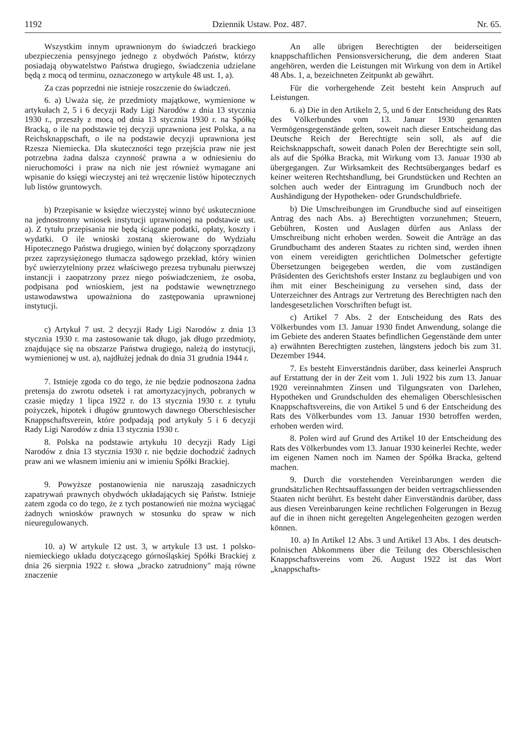1192 Dziennik Ustaw. Poz. 487. Nr. 65.
Wszystkim innym uprawnionym do świadczeń brackiego ubezpieczenia pensyjnego jednego z obydwóch Państw, którzy posiadają obywatelstwo Państwa drugiego, świadczenia udzielane będą z mocą od terminu, oznaczonego w artykule 48 ust. 1, a).
Za czas poprzedni nie istnieje roszczenie do świadczeń.
6. a) Uważa się, że przedmioty majątkowe, wymienione w artykułach 2, 5 i 6 decyzji Rady Ligi Narodów z dnia 13 stycznia 1930 r., przeszły z mocą od dnia 13 stycznia 1930 r. na Spółkę Bracką, o ile na podstawie tej decyzji uprawniona jest Polska, a na Reichsknappschaft, o ile na podstawie decyzji uprawniona jest Rzesza Niemiecka. Dla skuteczności tego przejścia praw nie jest potrzebna żadna dalsza czynność prawna a w odniesieniu do nieruchomości i praw na nich nie jest również wymagane ani wpisanie do księgi wieczystej ani też wręczenie listów hipotecznych lub listów gruntowych.
b) Przepisanie w księdze wieczystej winno być uskutecznione na jednostronny wniosek instytucji uprawnionej na podstawie ust. a). Z tytułu przepisania nie będą ściągane podatki, opłaty, koszty i wydatki. O ile wnioski zostaną skierowane do Wydziału Hipotecznego Państwa drugiego, winien być dołączony sporządzony przez zaprzysiężonego tłumacza sądowego przekład, który winien być uwierzytelniony przez właściwego prezesa trybunału pierwszej instancji i zaopatrzony przez niego poświadczeniem, że osoba, podpisana pod wnioskiem, jest na podstawie wewnętrznego ustawodawstwa upoważniona do zastępowania uprawnionej instytucji.
c) Artykuł 7 ust. 2 decyzji Rady Ligi Narodów z dnia 13 stycznia 1930 r. ma zastosowanie tak długo, jak długo przedmioty, znajdujące się na obszarze Państwa drugiego, należą do instytucji, wymienionej w ust. a), najdłużej jednak do dnia 31 grudnia 1944 r.
7. Istnieje zgoda co do tego, że nie będzie podnoszona żadna pretensja do zwrotu odsetek i rat amortyzacyjnych, pobranych w czasie między 1 lipca 1922 r. do 13 stycznia 1930 r. z tytułu pożyczek, hipotek i długów gruntowych dawnego Oberschlesischer Knappschaftsverein, które podpadają pod artykuły 5 i 6 decyzji Rady Ligi Narodów z dnia 13 stycznia 1930 r.
8. Polska na podstawie artykułu 10 decyzji Rady Ligi Narodów z dnia 13 stycznia 1930 r. nie będzie dochodzić żadnych praw ani we własnem imieniu ani w imieniu Spółki Brackiej.
9. Powyższe postanowienia nie naruszają zasadniczych zapatrywań prawnych obydwóch układających się Państw. Istnieje zatem zgoda co do tego, że z tych postanowień nie można wyciągać żadnych wniosków prawnych w stosunku do spraw w nich nieuregulowanych.
10. a) W artykule 12 ust. 3, w artykule 13 ust. 1 polsko-niemieckiego układu dotyczącego górnośląskiej Spółki Brackiej z dnia 26 sierpnia 1922 r. słowa „bracko zatrudniony" mają równe znaczenie
An alle übrigen Berechtigten der beiderseitigen knappschaftlichen Pensionsversicherung, die dem anderen Staat angehören, werden die Leistungen mit Wirkung von dem in Artikel 48 Abs. 1, a, bezeichneten Zeitpunkt ab gewährt.
Für die vorhergehende Zeit besteht kein Anspruch auf Leistungen.
6. a) Die in den Artikeln 2, 5, und 6 der Entscheidung des Rats des Völkerbundes vom 13. Januar 1930 genannten Vermögensgegenstände gelten, soweit nach dieser Entscheidung das Deutsche Reich der Berechtigte sein soll, als auf die Reichsknappschaft, soweit danach Polen der Berechtigte sein soll, als auf die Spółka Bracka, mit Wirkung vom 13. Januar 1930 ab übergegangen. Zur Wirksamkeit des Rechtsüberganges bedarf es keiner weiteren Rechtshandlung, bei Grundstücken und Rechten an solchen auch weder der Eintragung im Grundbuch noch der Aushändigung der Hypotheken- oder Grundschuldbriefe.
b) Die Umschreibungen im Grundbuche sind auf einseitigen Antrag des nach Abs. a) Berechtigten vorzunehmen; Steuern, Gebühren, Kosten und Auslagen dürfen aus Anlass der Umschreibung nicht erhoben werden. Soweit die Anträge an das Grundbuchamt des anderen Staates zu richten sind, werden ihnen von einem vereidigten gerichtlichen Dolmetscher gefertigte Übersetzungen beigegeben werden, die vom zuständigen Präsidenten des Gerichtshofs erster Instanz zu beglaubigen und von ihm mit einer Bescheinigung zu versehen sind, dass der Unterzeichner des Antrags zur Vertretung des Berechtigten nach den landesgesetzlichen Vorschriften befugt ist.
c) Artikel 7 Abs. 2 der Entscheidung des Rats des Völkerbundes vom 13. Januar 1930 findet Anwendung, solange die im Gebiete des anderen Staates befindlichen Gegenstände dem unter a) erwähnten Berechtigten zustehen, längstens jedoch bis zum 31. Dezember 1944.
7. Es besteht Einverständnis darüber, dass keinerlei Anspruch auf Erstattung der in der Zeit vom 1. Juli 1922 bis zum 13. Januar 1920 vereinnahmten Zinsen und Tilgungsraten von Darlehen, Hypotheken und Grundschulden des ehemaligen Oberschlesischen Knappschaftsvereins, die von Artikel 5 und 6 der Entscheidung des Rats des Völkerbundes vom 13. Januar 1930 betroffen werden, erhoben werden wird.
8. Polen wird auf Grund des Artikel 10 der Entscheidung des Rats des Völkerbundes vom 13. Januar 1930 keinerlei Rechte, weder im eigenen Namen noch im Namen der Spółka Bracka, geltend machen.
9. Durch die vorstehenden Vereinbarungen werden die grundsätzlichen Rechtsauffassungen der beiden vertragschliessenden Staaten nicht berührt. Es besteht daher Einverständnis darüber, dass aus diesen Vereinbarungen keine rechtlichen Folgerungen in Bezug auf die in ihnen nicht geregelten Angelegenheiten gezogen werden können.
10. a) In Artikel 12 Abs. 3 und Artikel 13 Abs. 1 des deutsch-polnischen Abkommens über die Teilung des Oberschlesischen Knappschaftsvereins vom 26. August 1922 ist das Wort „knappschafts-